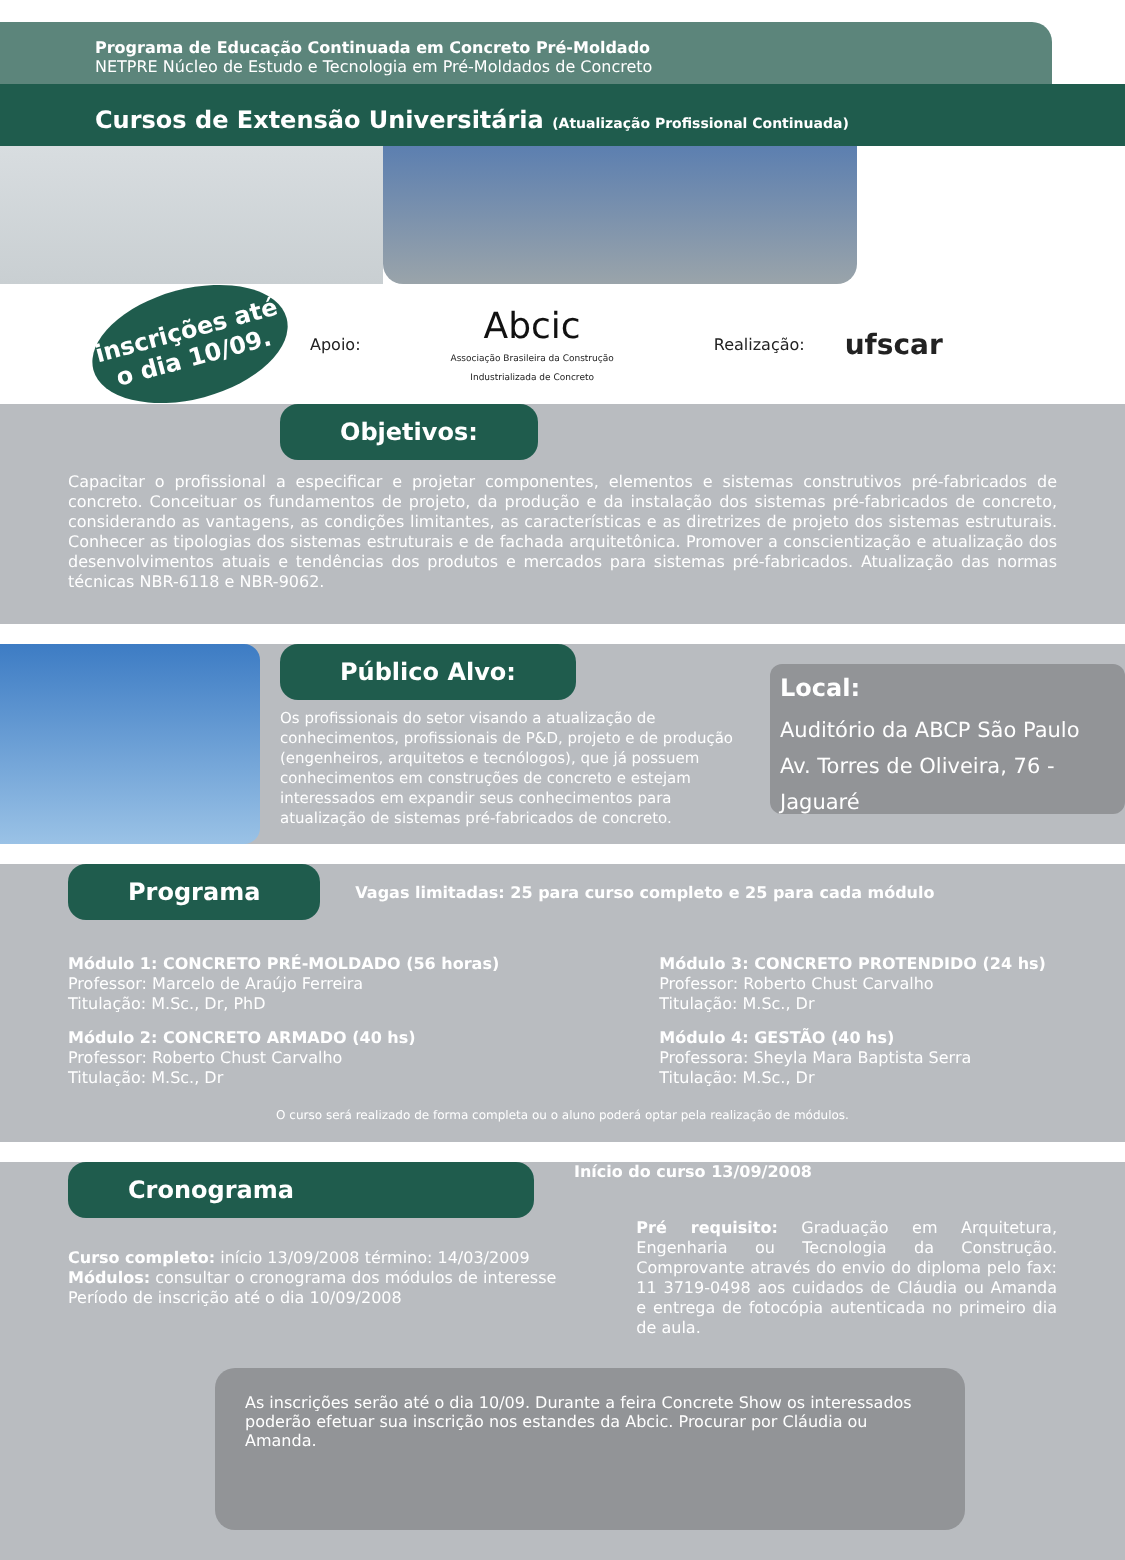Programa de Educação Continuada em Concreto Pré-Moldado
NETPRE Núcleo de Estudo e Tecnologia em Pré-Moldados de Concreto
Cursos de Extensão Universitária (Atualização Profissional Continuada)
inscrições até
o dia 10/09.
Apoio: Abcic
Associação Brasileira da Construção
Industrializada de Concreto Realização: ufscar
Objetivos:
Capacitar o profissional a especificar e projetar componentes, elementos e sistemas construtivos pré-fabricados de concreto. Conceituar os fundamentos de projeto, da produção e da instalação dos sistemas pré-fabricados de concreto, considerando as vantagens, as condições limitantes, as características e as diretrizes de projeto dos sistemas estruturais. Conhecer as tipologias dos sistemas estruturais e de fachada arquitetônica. Promover a conscientização e atualização dos desenvolvimentos atuais e tendências dos produtos e mercados para sistemas pré-fabricados. Atualização das normas técnicas NBR-6118 e NBR-9062.
Público Alvo:
Os profissionais do setor visando a atualização de conhecimentos, profissionais de P&D, projeto e de produção (engenheiros, arquitetos e tecnólogos), que já possuem conhecimentos em construções de concreto e estejam interessados em expandir seus conhecimentos para atualização de sistemas pré-fabricados de concreto.
Local:
Auditório da ABCP São Paulo
Av. Torres de Oliveira, 76 - Jaguaré
Programa
Vagas limitadas: 25 para curso completo e 25 para cada módulo
Módulo 1: CONCRETO PRÉ-MOLDADO (56 horas)
Professor: Marcelo de Araújo Ferreira
Titulação: M.Sc., Dr, PhD
Módulo 2: CONCRETO ARMADO (40 hs)
Professor: Roberto Chust Carvalho
Titulação: M.Sc., Dr
Módulo 3: CONCRETO PROTENDIDO (24 hs)
Professor: Roberto Chust Carvalho
Titulação: M.Sc., Dr
Módulo 4: GESTÃO (40 hs)
Professora: Sheyla Mara Baptista Serra
Titulação: M.Sc., Dr
O curso será realizado de forma completa ou o aluno poderá optar pela realização de módulos.
Cronograma
Início do curso 13/09/2008
Curso completo: início 13/09/2008 término: 14/03/2009
Módulos: consultar o cronograma dos módulos de interesse
Período de inscrição até o dia 10/09/2008
Pré requisito: Graduação em Arquitetura, Engenharia ou Tecnologia da Construção. Comprovante através do envio do diploma pelo fax: 11 3719-0498 aos cuidados de Cláudia ou Amanda e entrega de fotocópia autenticada no primeiro dia de aula.
As inscrições serão até o dia 10/09. Durante a feira Concrete Show os interessados poderão efetuar sua inscrição nos estandes da Abcic. Procurar por Cláudia ou Amanda.